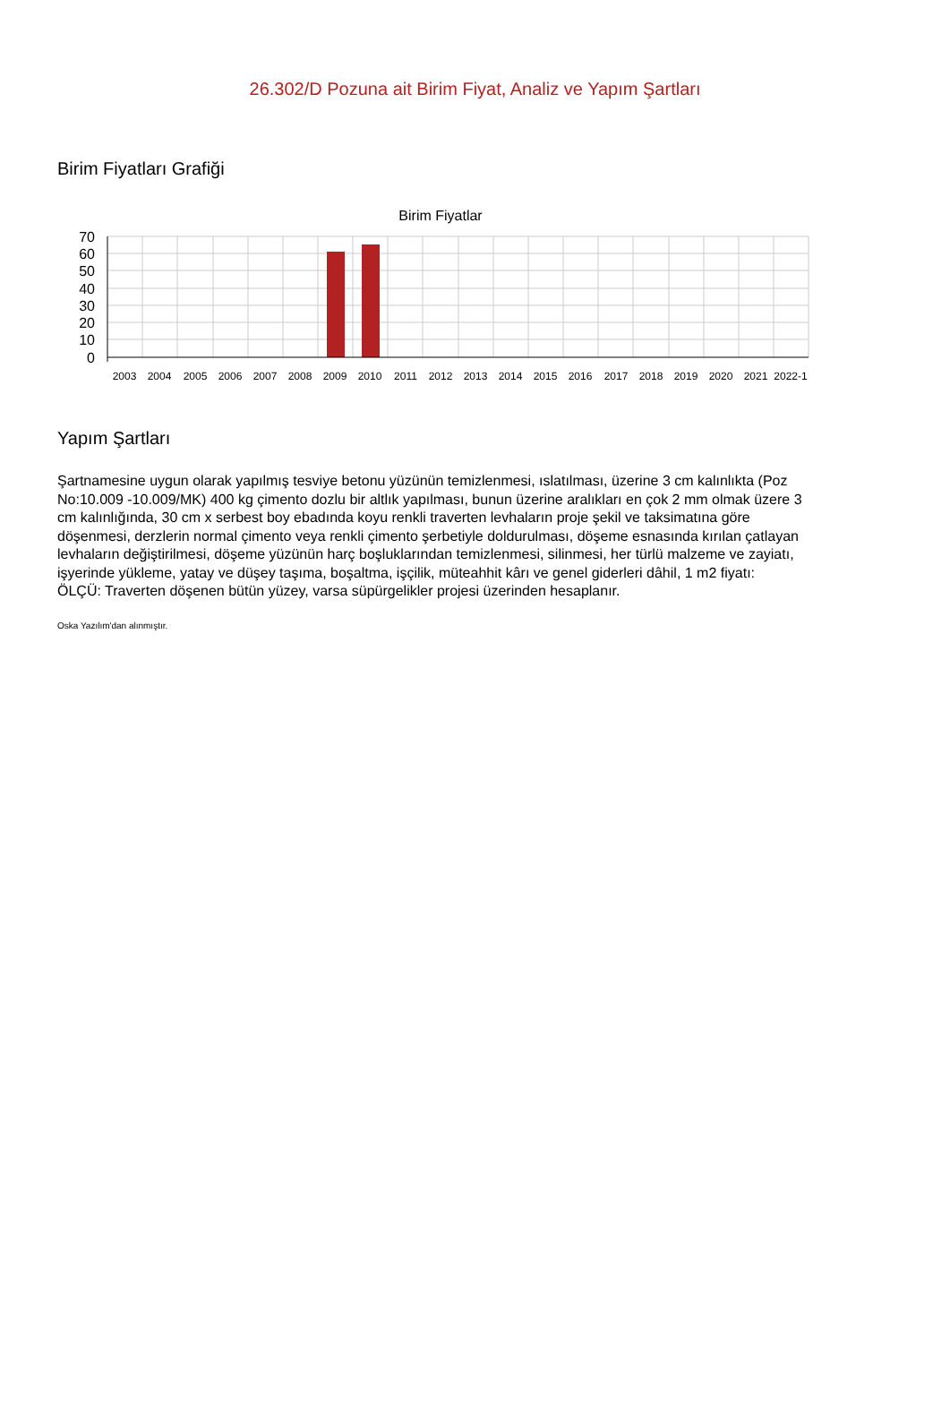26.302/D Pozuna ait Birim Fiyat, Analiz ve Yapım Şartları
Birim Fiyatları Grafiği
Birim Fiyatlar
70
60
50
40
30
20
10
0
2003
2004
2005
2006
2007
2008
2009
2010
2011
2012
2013
2014
2015
2016
2017
2018
2019
2020
2021
2022-1
Yapım Şartları
Şartnamesine uygun olarak yapılmış tesviye betonu yüzünün temizlenmesi, ıslatılması, üzerine 3 cm kalınlıkta (Poz No:10.009 -10.009/MK) 400 kg çimento dozlu bir altlık yapılması, bunun üzerine aralıkları en çok 2 mm olmak üzere 3 cm kalınlığında, 30 cm x serbest boy ebadında koyu renkli traverten levhaların proje şekil ve taksimatına göre döşenmesi, derzlerin normal çimento veya renkli çimento şerbetiyle doldurulması, döşeme esnasında kırılan çatlayan levhaların değiştirilmesi, döşeme yüzünün harç boşluklarından temizlenmesi, silinmesi, her türlü malzeme ve zayiatı, işyerinde yükleme, yatay ve düşey taşıma, boşaltma, işçilik, müteahhit kârı ve genel giderleri dâhil, 1 m2 fiyatı:
ÖLÇÜ: Traverten döşenen bütün yüzey, varsa süpürgelikler projesi üzerinden hesaplanır.
Oska Yazılım'dan alınmıştır.